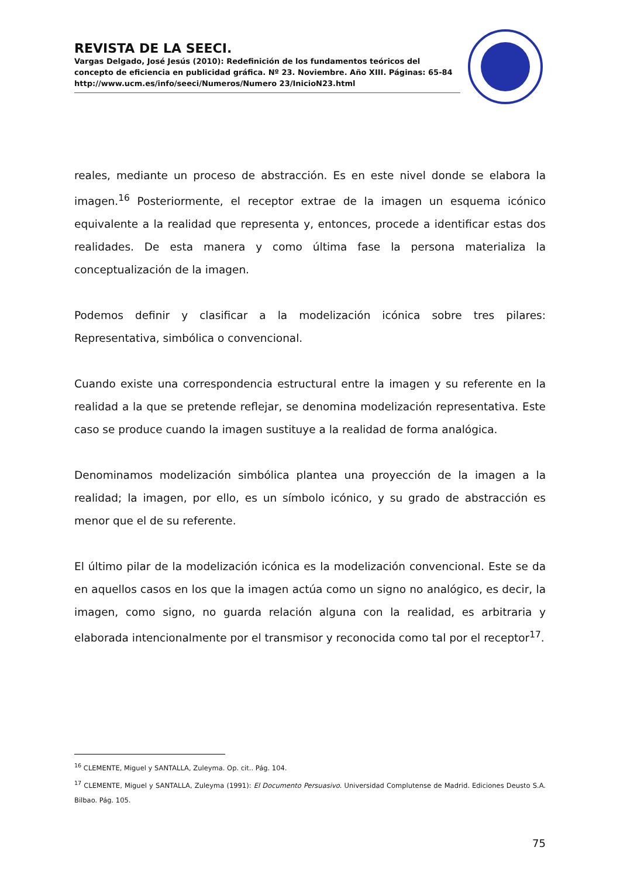REVISTA DE LA SEECI.
Vargas Delgado, José Jesús (2010): Redefinición de los fundamentos teóricos del concepto de eficiencia en publicidad gráfica. Nº 23. Noviembre. Año XIII. Páginas: 65-84
http://www.ucm.es/info/seeci/Numeros/Numero 23/InicioN23.html
reales, mediante un proceso de abstracción. Es en este nivel donde se elabora la imagen.<sup>16</sup> Posteriormente, el receptor extrae de la imagen un esquema icónico equivalente a la realidad que representa y, entonces, procede a identificar estas dos realidades. De esta manera y como última fase la persona materializa la conceptualización de la imagen.
Podemos definir y clasificar a la modelización icónica sobre tres pilares: Representativa, simbólica o convencional.
Cuando existe una correspondencia estructural entre la imagen y su referente en la realidad a la que se pretende reflejar, se denomina modelización representativa. Este caso se produce cuando la imagen sustituye a la realidad de forma analógica.
Denominamos modelización simbólica plantea una proyección de la imagen a la realidad; la imagen, por ello, es un símbolo icónico, y su grado de abstracción es menor que el de su referente.
El último pilar de la modelización icónica es la modelización convencional. Este se da en aquellos casos en los que la imagen actúa como un signo no analógico, es decir, la imagen, como signo, no guarda relación alguna con la realidad, es arbitraria y elaborada intencionalmente por el transmisor y reconocida como tal por el receptor<sup>17</sup>.
<sup>16</sup> CLEMENTE, Miguel y SANTALLA, Zuleyma. Op. cit.. Pág. 104.
<sup>17</sup> CLEMENTE, Miguel y SANTALLA, Zuleyma (1991): El Documento Persuasivo. Universidad Complutense de Madrid. Ediciones Deusto S.A. Bilbao. Pág. 105.
75